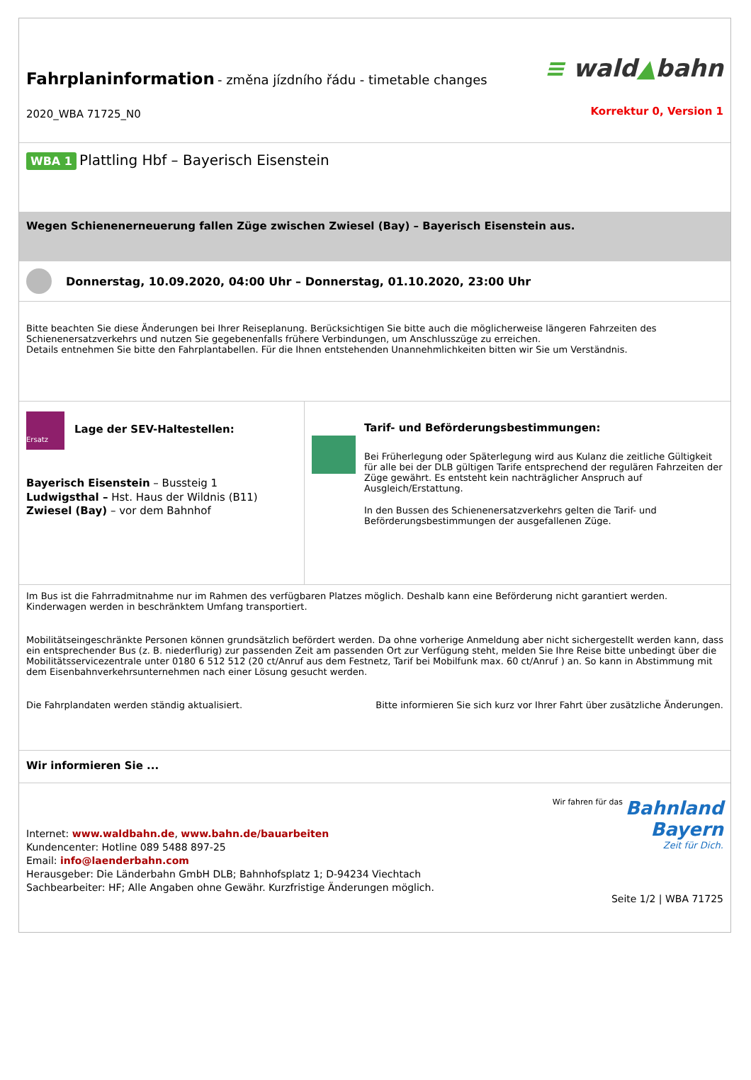Fahrplaninformation - změna jízdního řádu - timetable changes
2020_WBA 71725_N0
≡ wald▲bahn
Korrektur 0, Version 1
WBA 1 Plattling Hbf – Bayerisch Eisenstein
Wegen Schienenerneuerung fallen Züge zwischen Zwiesel (Bay) – Bayerisch Eisenstein aus.
Donnerstag, 10.09.2020, 04:00 Uhr – Donnerstag, 01.10.2020, 23:00 Uhr
Bitte beachten Sie diese Änderungen bei Ihrer Reiseplanung. Berücksichtigen Sie bitte auch die möglicherweise längeren Fahrzeiten des Schienenersatzverkehrs und nutzen Sie gegebenenfalls frühere Verbindungen, um Anschlusszüge zu erreichen.
Details entnehmen Sie bitte den Fahrplantabellen. Für die Ihnen entstehenden Unannehmlichkeiten bitten wir Sie um Verständnis.
Ersatz
Lage der SEV-Haltestellen:
Bayerisch Eisenstein – Bussteig 1
Ludwigsthal – Hst. Haus der Wildnis (B11)
Zwiesel (Bay) – vor dem Bahnhof
Tarif- und Beförderungsbestimmungen:
Bei Früherlegung oder Späterlegung wird aus Kulanz die zeitliche Gültigkeit für alle bei der DLB gültigen Tarife entsprechend der regulären Fahrzeiten der Züge gewährt. Es entsteht kein nachträglicher Anspruch auf Ausgleich/Erstattung.
In den Bussen des Schienenersatzverkehrs gelten die Tarif- und Beförderungsbestimmungen der ausgefallenen Züge.
Im Bus ist die Fahrradmitnahme nur im Rahmen des verfügbaren Platzes möglich. Deshalb kann eine Beförderung nicht garantiert werden. Kinderwagen werden in beschränktem Umfang transportiert.
Mobilitätseingeschränkte Personen können grundsätzlich befördert werden. Da ohne vorherige Anmeldung aber nicht sichergestellt werden kann, dass ein entsprechender Bus (z. B. niederflurig) zur passenden Zeit am passenden Ort zur Verfügung steht, melden Sie Ihre Reise bitte unbedingt über die Mobilitätsservicezentrale unter 0180 6 512 512 (20 ct/Anruf aus dem Festnetz, Tarif bei Mobilfunk max. 60 ct/Anruf ) an. So kann in Abstimmung mit dem Eisenbahnverkehrsunternehmen nach einer Lösung gesucht werden.
Die Fahrplandaten werden ständig aktualisiert. Bitte informieren Sie sich kurz vor Ihrer Fahrt über zusätzliche Änderungen.
Wir informieren Sie ...
Internet: www.waldbahn.de, www.bahn.de/bauarbeiten
Kundencenter: Hotline 089 5488 897-25
Email: info@laenderbahn.com
Herausgeber: Die Länderbahn GmbH DLB; Bahnhofsplatz 1; D-94234 Viechtach
Sachbearbeiter: HF; Alle Angaben ohne Gewähr. Kurzfristige Änderungen möglich.
Wir fahren für das Bahnland
Bayern
Zeit für Dich.
Seite 1/2 | WBA 71725